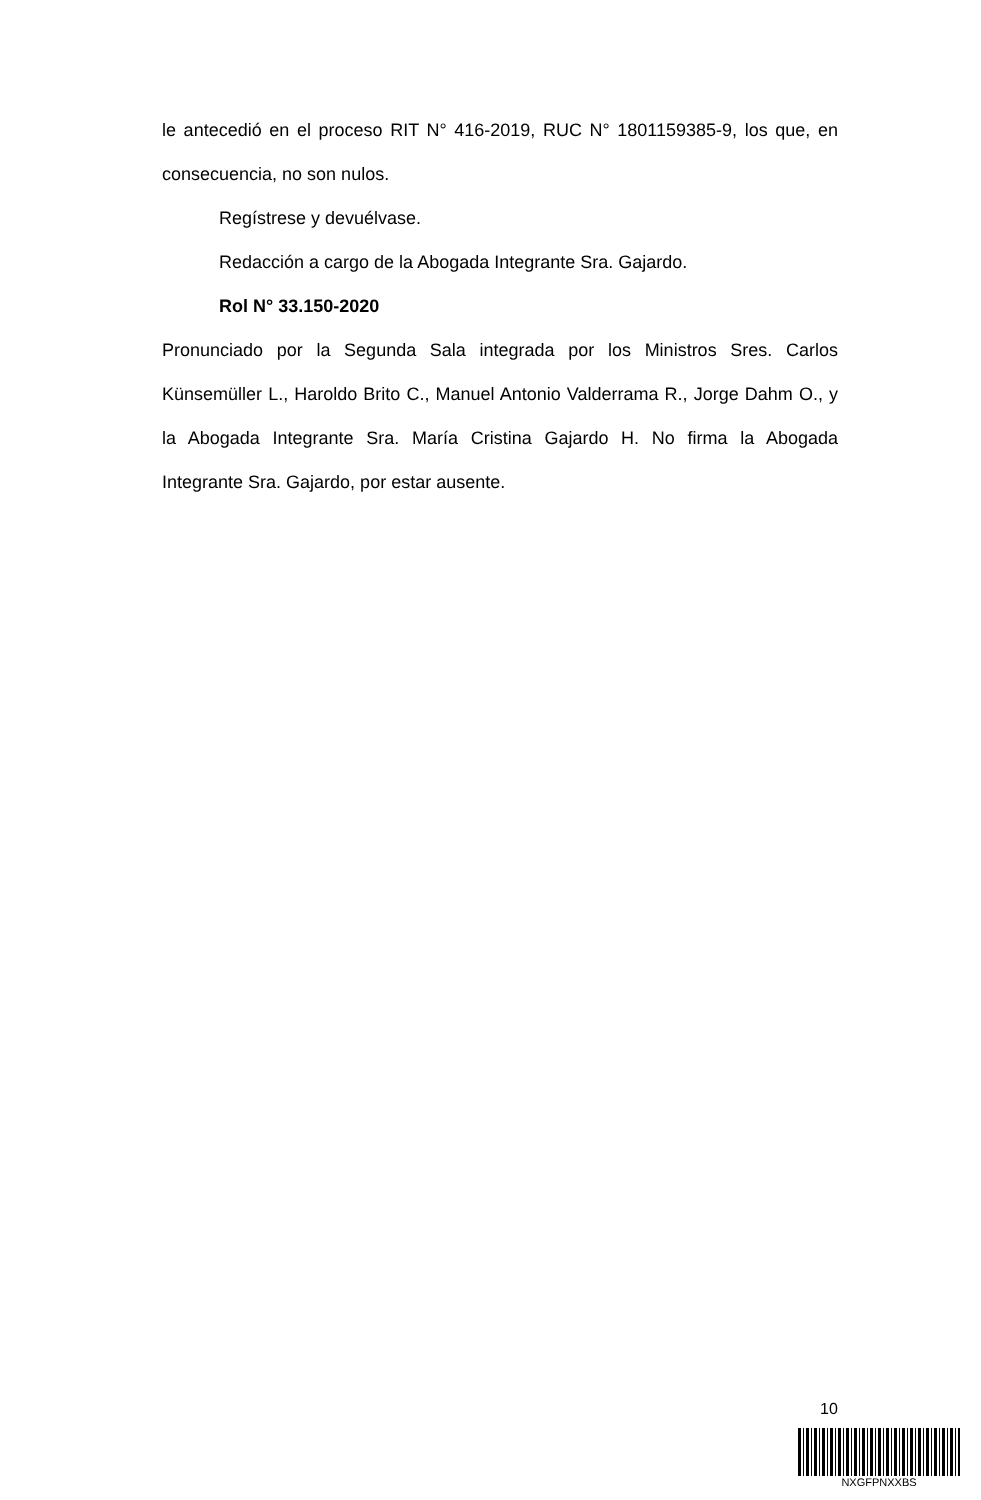le antecedió en el proceso RIT N° 416-2019, RUC N° 1801159385-9, los que, en consecuencia, no son nulos.
Regístrese y devuélvase.
Redacción a cargo de la Abogada Integrante Sra. Gajardo.
Rol N° 33.150-2020
Pronunciado por la Segunda Sala integrada por los Ministros Sres. Carlos Künsemüller L., Haroldo Brito C., Manuel Antonio Valderrama R., Jorge Dahm O., y la Abogada Integrante Sra. María Cristina Gajardo H. No firma la Abogada Integrante Sra. Gajardo, por estar ausente.
10
NXGFPNXXBS